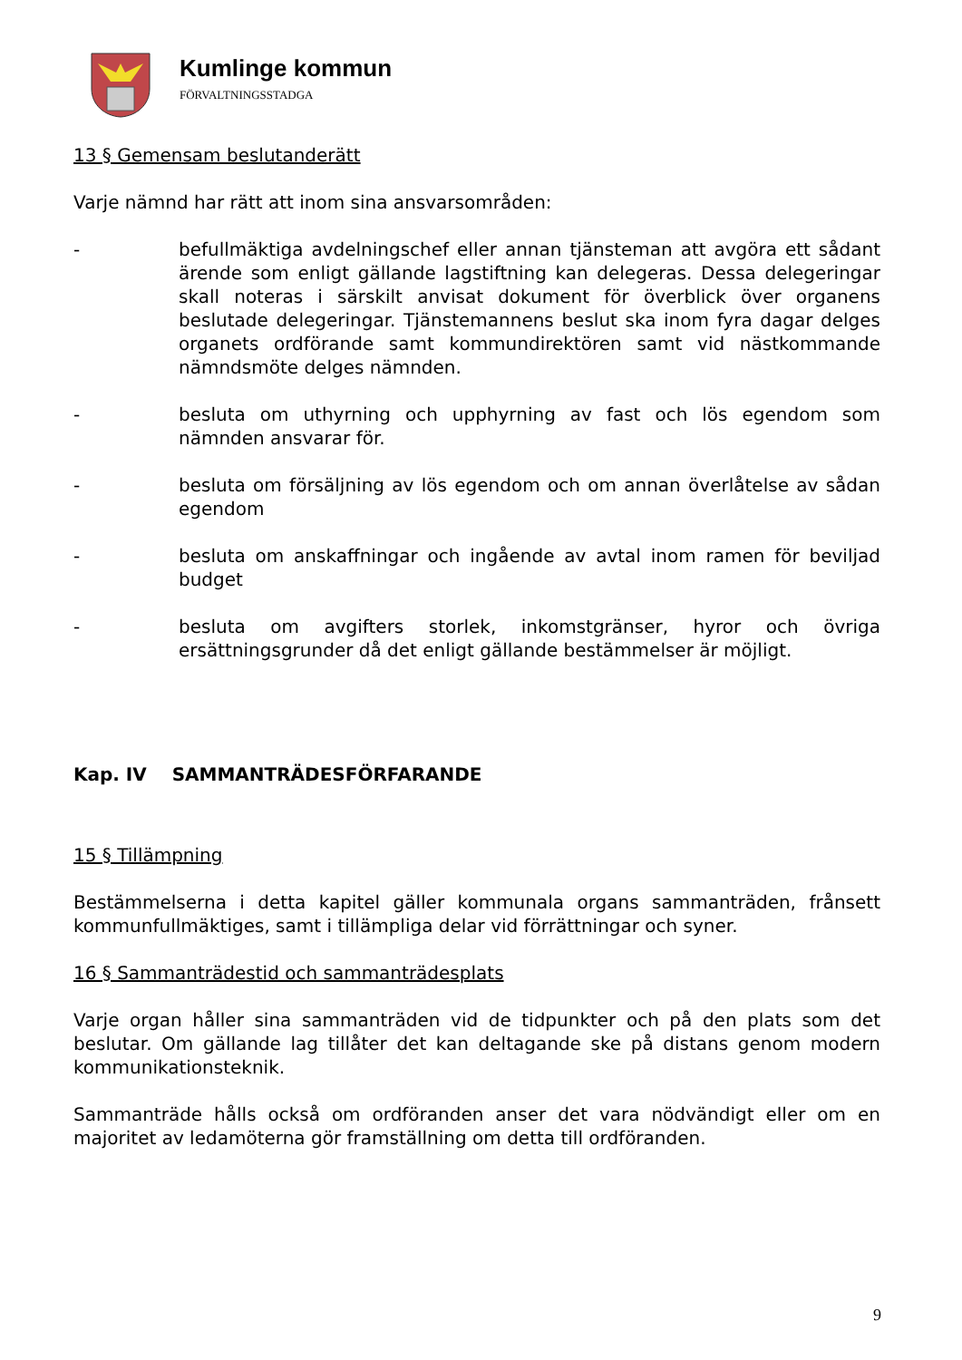Kumlinge kommun
FÖRVALTNINGSSTADGA
13 § Gemensam beslutanderätt
Varje nämnd har rätt att inom sina ansvarsområden:
- befullmäktiga avdelningschef eller annan tjänsteman att avgöra ett sådant ärende som enligt gällande lagstiftning kan delegeras. Dessa delegeringar skall noteras i särskilt anvisat dokument för överblick över organens beslutade delegeringar. Tjänstemannens beslut ska inom fyra dagar delges organets ordförande samt kommundirektören samt vid nästkommande nämndsmöte delges nämnden.
- besluta om uthyrning och upphyrning av fast och lös egendom som nämnden ansvarar för.
- besluta om försäljning av lös egendom och om annan överlåtelse av sådan egendom
- besluta om anskaffningar och ingående av avtal inom ramen för beviljad budget
- besluta om avgifters storlek, inkomstgränser, hyror och övriga ersättningsgrunder då det enligt gällande bestämmelser är möjligt.
Kap. IV SAMMANTRÄDESFÖRFARANDE
15 § Tillämpning
Bestämmelserna i detta kapitel gäller kommunala organs sammanträden, frånsett kommunfullmäktiges, samt i tillämpliga delar vid förrättningar och syner.
16 § Sammanträdestid och sammanträdesplats
Varje organ håller sina sammanträden vid de tidpunkter och på den plats som det beslutar. Om gällande lag tillåter det kan deltagande ske på distans genom modern kommunikationsteknik.
Sammanträde hålls också om ordföranden anser det vara nödvändigt eller om en majoritet av ledamöterna gör framställning om detta till ordföranden.
9